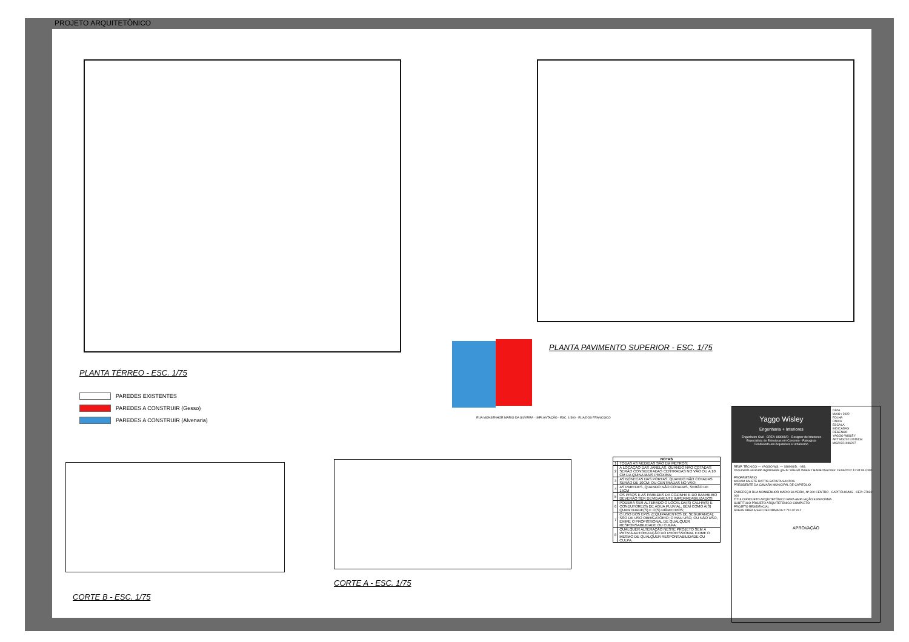PROJETO ARQUITETÔNICO
PLANTA TÉRREO - ESC. 1/75
PLANTA PAVIMENTO SUPERIOR - ESC. 1/75
RUA MONSENHOR MÁRIO DA SILVEIRA · IMPLANTAÇÃO - ESC. 1/300 · RUA DOS FRANCISCO
PAREDES EXISTENTES
PAREDES A CONSTRUIR (Gesso)
PAREDES A CONSTRUIR (Alvenaria)
CORTE B - ESC. 1/75
CORTE A - ESC. 1/75
| NOTAS | |
| --- | --- |
| 1 | TODAS AS MEDIDAS SÃO EM METROS; |
| 2 | A LOCAÇÃO DAS JANELAS, QUANDO NÃO COTADAS SERÃO CONSIDERADAS CENTRADAS NO VÃO OU A 10 CM DA QUINA MAIS PRÓXIMA; |
| 3 | AS BONECAS DAS PORTAS, QUANDO NÃO COTADAS SERÃO DE 10CM; OU CENTRADAS NO VÃO; |
| 4 | AS PAREDES, QUANDO NÃO COTADAS, SERÃO DE 15CM |
| 5 | OS PISOS E AS PAREDES DA COZINHA E DO BANHEIRO DEVERÃO SER DEVIDAMENTE IMPERMEABILIZADOS |
| 6 | PODERÁ SER ALTERADO O LOCAL DA(S) CALHA(S) E CONDUTORE(S) DE ÁGUA PLUVIAL, BEM COMO A(S) QUANTIDADE(S) E O(S) DIÂMETROS; |
| 7 | O USO DOS EPIS, (EQUIPAMENTOS DE SEGURANÇA); SÃO DE USO OBRIGATÓRIO; O MAU USO, OU NÃO USO, EXIME O PROFISSIONAL DE QUALQUER RESPONSABILIDADE OU CULPA; |
| 8 | QUALQUER ALTERAÇÃO NESTE PROJETO SEM À PRÉVIA AUTORIZAÇÃO DO PROFISSIONAL EXIME O MESMO DE QUALQUER RESPONSABILIDADE OU CULPA. |
Yaggo Wisley
Engenharia + Interiores
Engenheiro Civil - CREA 188008/D - Designer de Interiores
Especialista de Estruturas em Concreto - Paisagista
Graduando em Arquitetura e Urbanismo
DATA
MAIO / 2022
FOLHA
ÚNICA
ESCALA
INDICADAS
DESENHO
YAGGO WISLEY
ART MG20210745134 MG20221046207
RESP. TÉCNICO — YAGGO WS. — 188008/D. - MG.
Documento assinado digitalmente gov.br YAGGO WISLEY BARBOSA Data: 15/06/2022 12:34:04-0300
PROPRIETÁRIO
MIRIAM SALETE RATTIS BATISTA SANTOS
PRESIDENTE DA CÂMARA MUNICIPAL DE CAPITÓLIO
ENDEREÇO RUA MONSENHOR MÁRIO SILVEIRA, Nº 300 CENTRO - CAPITÓLIO/MG - CEP: 37930-000
TÍTULO PROJETO ARQUITETÔNICO PARA AMPLIAÇÃO E REFORMA
SUBTÍTULO PROJETO ARQUITETÔNICO COMPLETO
PROJETO RESIDENCIAL
ÁREAS ÁREA A SER REFORMADA = 710.07 m.2
APROVAÇÃO